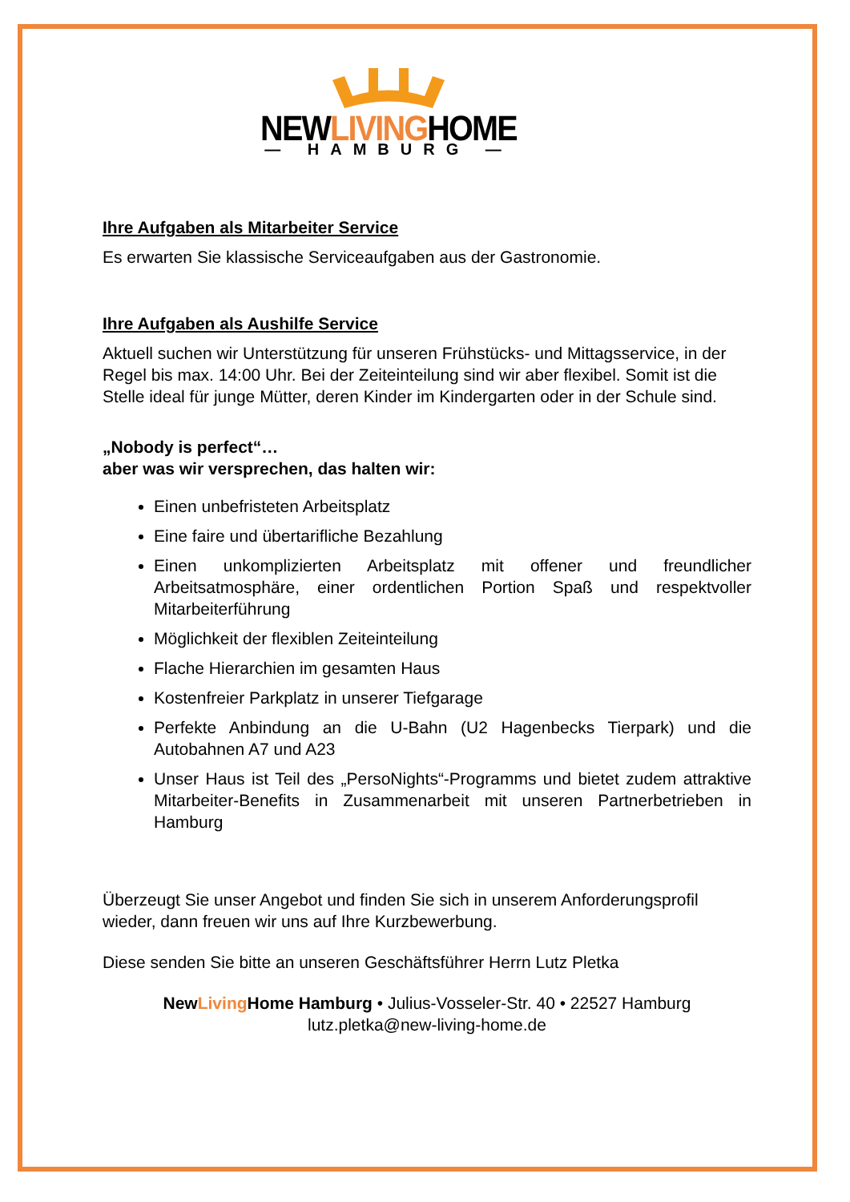NEWLIVINGHOME
— HAMBURG —
Ihre Aufgaben als Mitarbeiter Service
Es erwarten Sie klassische Serviceaufgaben aus der Gastronomie.
Ihre Aufgaben als Aushilfe Service
Aktuell suchen wir Unterstützung für unseren Frühstücks- und Mittagsservice, in der Regel bis max. 14:00 Uhr. Bei der Zeiteinteilung sind wir aber flexibel. Somit ist die Stelle ideal für junge Mütter, deren Kinder im Kindergarten oder in der Schule sind.
„Nobody is perfect“…
aber was wir versprechen, das halten wir:
Einen unbefristeten Arbeitsplatz
Eine faire und übertarifliche Bezahlung
Einen unkomplizierten Arbeitsplatz mit offener und freundlicher Arbeitsatmosphäre, einer ordentlichen Portion Spaß und respektvoller Mitarbeiterführung
Möglichkeit der flexiblen Zeiteinteilung
Flache Hierarchien im gesamten Haus
Kostenfreier Parkplatz in unserer Tiefgarage
Perfekte Anbindung an die U-Bahn (U2 Hagenbecks Tierpark) und die Autobahnen A7 und A23
Unser Haus ist Teil des „PersoNights“-Programms und bietet zudem attraktive Mitarbeiter-Benefits in Zusammenarbeit mit unseren Partnerbetrieben in Hamburg
Überzeugt Sie unser Angebot und finden Sie sich in unserem Anforderungsprofil wieder, dann freuen wir uns auf Ihre Kurzbewerbung.
Diese senden Sie bitte an unseren Geschäftsführer Herrn Lutz Pletka
NewLiving Home Hamburg • Julius-Vosseler-Str. 40 • 22527 Hamburg
lutz.pletka@new-living-home.de